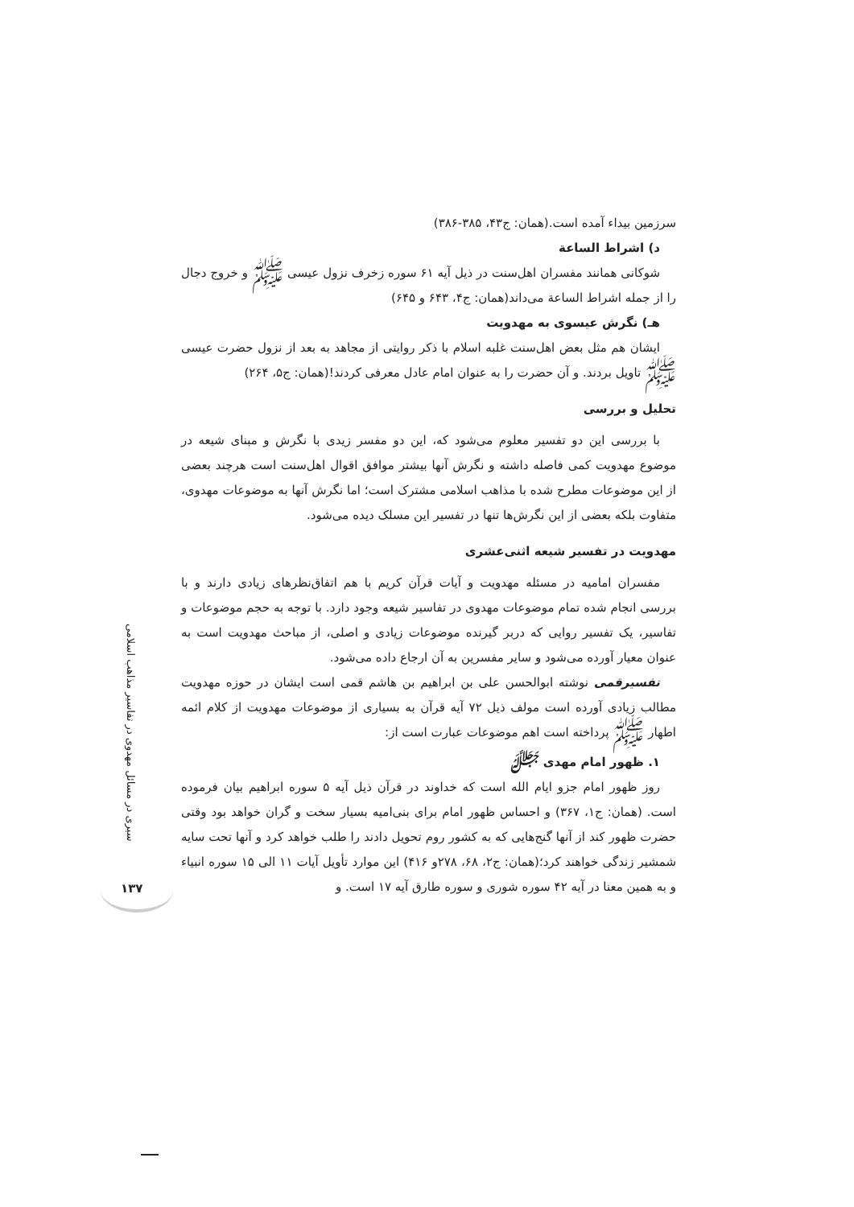سیری در مسائل مهدوی در تفاسیر مذاهب اسلامی
۱۳۷
سرزمین بیداء آمده است.(همان: ج۴۳، ۳۸۵-۳۸۶)
د) اشراط الساعة
شوکانی همانند مفسران اهل‌سنت در ذیل آیه ۶۱ سوره زخرف نزول عیسی ﷺ و خروج دجال را از جمله اشراط الساعة می‌داند(همان: ج۴، ۶۴۳ و ۶۴۵)
هـ) نگرش عیسوی به مهدویت
ایشان هم مثل بعض اهل‌سنت غلبه اسلام با ذکر روایتی از مجاهد به بعد از نزول حضرت عیسی ﷺ تاویل بردند. و آن حضرت را به عنوان امام عادل معرفی کردند!(همان: ج۵، ۲۶۴)
تحلیل و بررسی
با بررسی این دو تفسیر معلوم می‌شود که، این دو مفسر زیدی با نگرش و مبنای شیعه در موضوع مهدویت کمی فاصله داشته و نگرش آنها بیشتر موافق اقوال اهل‌سنت است هرچند بعضی از این موضوعات مطرح شده با مذاهب اسلامی مشترک است؛ اما نگرش آنها به موضوعات مهدوی، متفاوت بلکه بعضی از این نگرش‌ها تنها در تفسیر این مسلک دیده می‌شود.
مهدویت در تفسیر شیعه اثنی‌عشری
مفسران امامیه در مسئله مهدویت و آیات قرآن کریم با هم اتفاق‌نظرهای زیادی دارند و با بررسی انجام شده تمام موضوعات مهدوی در تفاسیر شیعه وجود دارد. با توجه به حجم موضوعات و تفاسیر، یک تفسیر روایی که دربر گیرنده موضوعات زیادی و اصلی، از مباحث مهدویت است به عنوان معیار آورده می‌شود و سایر مفسرین به آن ارجاع داده می‌شود.
تفسیرقمی نوشته ابوالحسن علی بن ابراهیم بن هاشم قمی است ایشان در حوزه مهدویت مطالب زیادی آورده است مولف ذیل ۷۲ آیه قرآن به بسیاری از موضوعات مهدویت از کلام ائمه اطهار ﷺ پرداخته است اهم موضوعات عبارت است از:
۱. ظهور امام مهدی ﷻ
روز ظهور امام جزو ایام الله است که خداوند در قرآن ذیل آیه ۵ سوره ابراهیم بیان فرموده است. (همان: ج۱، ۳۶۷) و احساس ظهور امام برای بنی‌امیه بسیار سخت و گران خواهد بود وقتی حضرت ظهور کند از آنها گنج‌هایی که به کشور روم تحویل دادند را طلب خواهد کرد و آنها تحت سایه شمشیر زندگی خواهند کرد؛(همان: ج۲، ۶۸، ۲۷۸و ۴۱۶) این موارد تأویل آیات ۱۱ الی ۱۵ سوره انبیاء و به همین معنا در آیه ۴۲ سوره شوری و سوره طارق آیه ۱۷ است. و